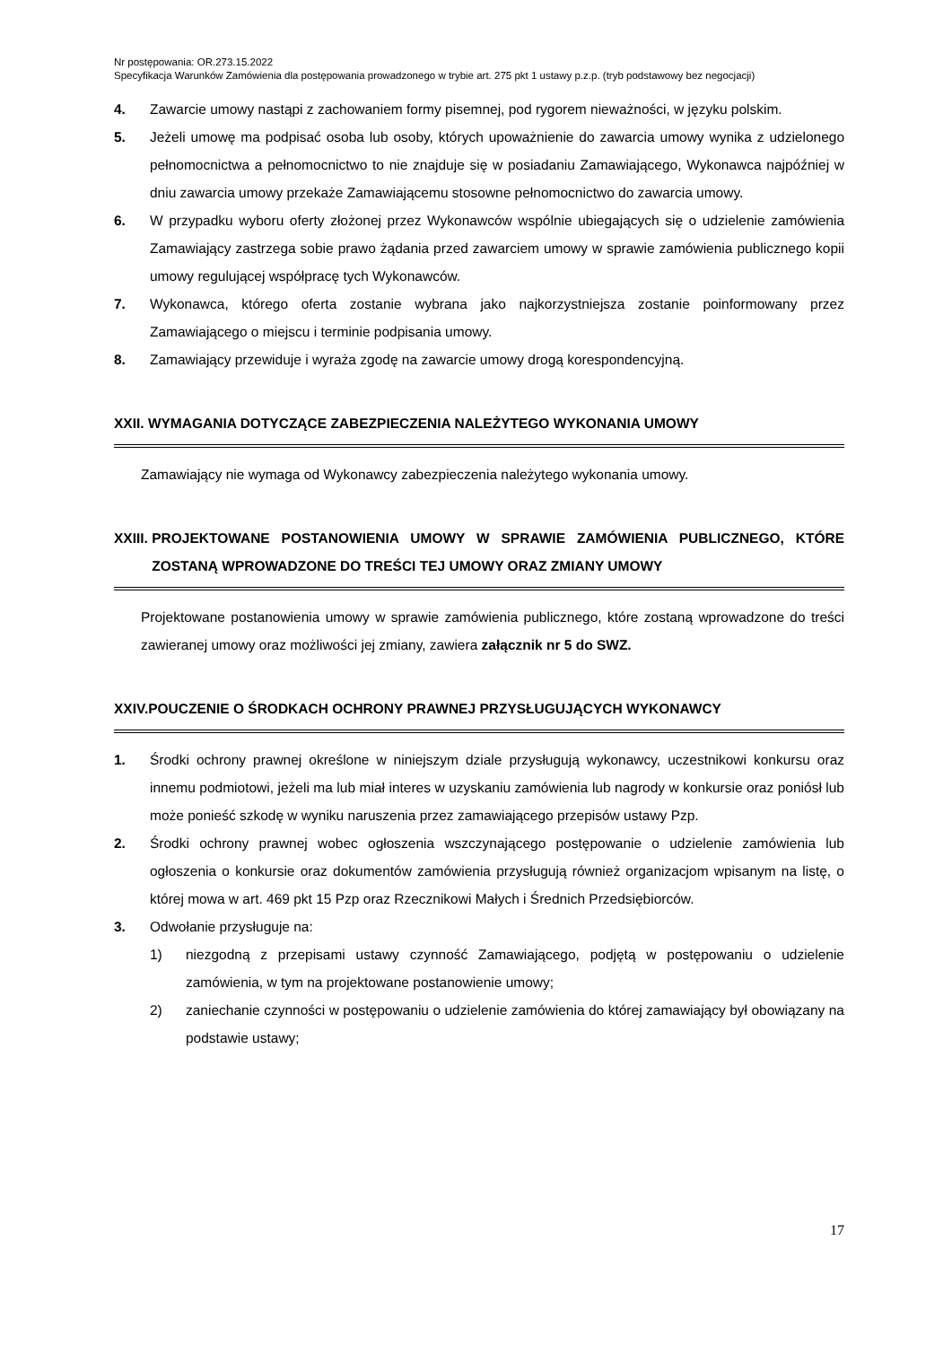Nr postępowania: OR.273.15.2022
Specyfikacja Warunków Zamówienia dla postępowania prowadzonego w trybie art. 275 pkt 1 ustawy p.z.p. (tryb podstawowy bez negocjacji)
4. Zawarcie umowy nastąpi z zachowaniem formy pisemnej, pod rygorem nieważności, w języku polskim.
5. Jeżeli umowę ma podpisać osoba lub osoby, których upoważnienie do zawarcia umowy wynika z udzielonego pełnomocnictwa a pełnomocnictwo to nie znajduje się w posiadaniu Zamawiającego, Wykonawca najpóźniej w dniu zawarcia umowy przekaże Zamawiającemu stosowne pełnomocnictwo do zawarcia umowy.
6. W przypadku wyboru oferty złożonej przez Wykonawców wspólnie ubiegających się o udzielenie zamówienia Zamawiający zastrzega sobie prawo żądania przed zawarciem umowy w sprawie zamówienia publicznego kopii umowy regulującej współpracę tych Wykonawców.
7. Wykonawca, którego oferta zostanie wybrana jako najkorzystniejsza zostanie poinformowany przez Zamawiającego o miejscu i terminie podpisania umowy.
8. Zamawiający przewiduje i wyraża zgodę na zawarcie umowy drogą korespondencyjną.
XXII. WYMAGANIA DOTYCZĄCE ZABEZPIECZENIA NALEŻYTEGO WYKONANIA UMOWY
Zamawiający nie wymaga od Wykonawcy zabezpieczenia należytego wykonania umowy.
XXIII. PROJEKTOWANE POSTANOWIENIA UMOWY W SPRAWIE ZAMÓWIENIA PUBLICZNEGO, KTÓRE ZOSTANĄ WPROWADZONE DO TREŚCI TEJ UMOWY ORAZ ZMIANY UMOWY
Projektowane postanowienia umowy w sprawie zamówienia publicznego, które zostaną wprowadzone do treści zawieranej umowy oraz możliwości jej zmiany, zawiera załącznik nr 5 do SWZ.
XXIV. POUCZENIE O ŚRODKACH OCHRONY PRAWNEJ PRZYSŁUGUJĄCYCH WYKONAWCY
1. Środki ochrony prawnej określone w niniejszym dziale przysługują wykonawcy, uczestnikowi konkursu oraz innemu podmiotowi, jeżeli ma lub miał interes w uzyskaniu zamówienia lub nagrody w konkursie oraz poniósł lub może ponieść szkodę w wyniku naruszenia przez zamawiającego przepisów ustawy Pzp.
2. Środki ochrony prawnej wobec ogłoszenia wszczynającego postępowanie o udzielenie zamówienia lub ogłoszenia o konkursie oraz dokumentów zamówienia przysługują również organizacjom wpisanym na listę, o której mowa w art. 469 pkt 15 Pzp oraz Rzecznikowi Małych i Średnich Przedsiębiorców.
3. Odwołanie przysługuje na:
1) niezgodną z przepisami ustawy czynność Zamawiającego, podjętą w postępowaniu o udzielenie zamówienia, w tym na projektowane postanowienie umowy;
2) zaniechanie czynności w postępowaniu o udzielenie zamówienia do której zamawiający był obowiązany na podstawie ustawy;
17